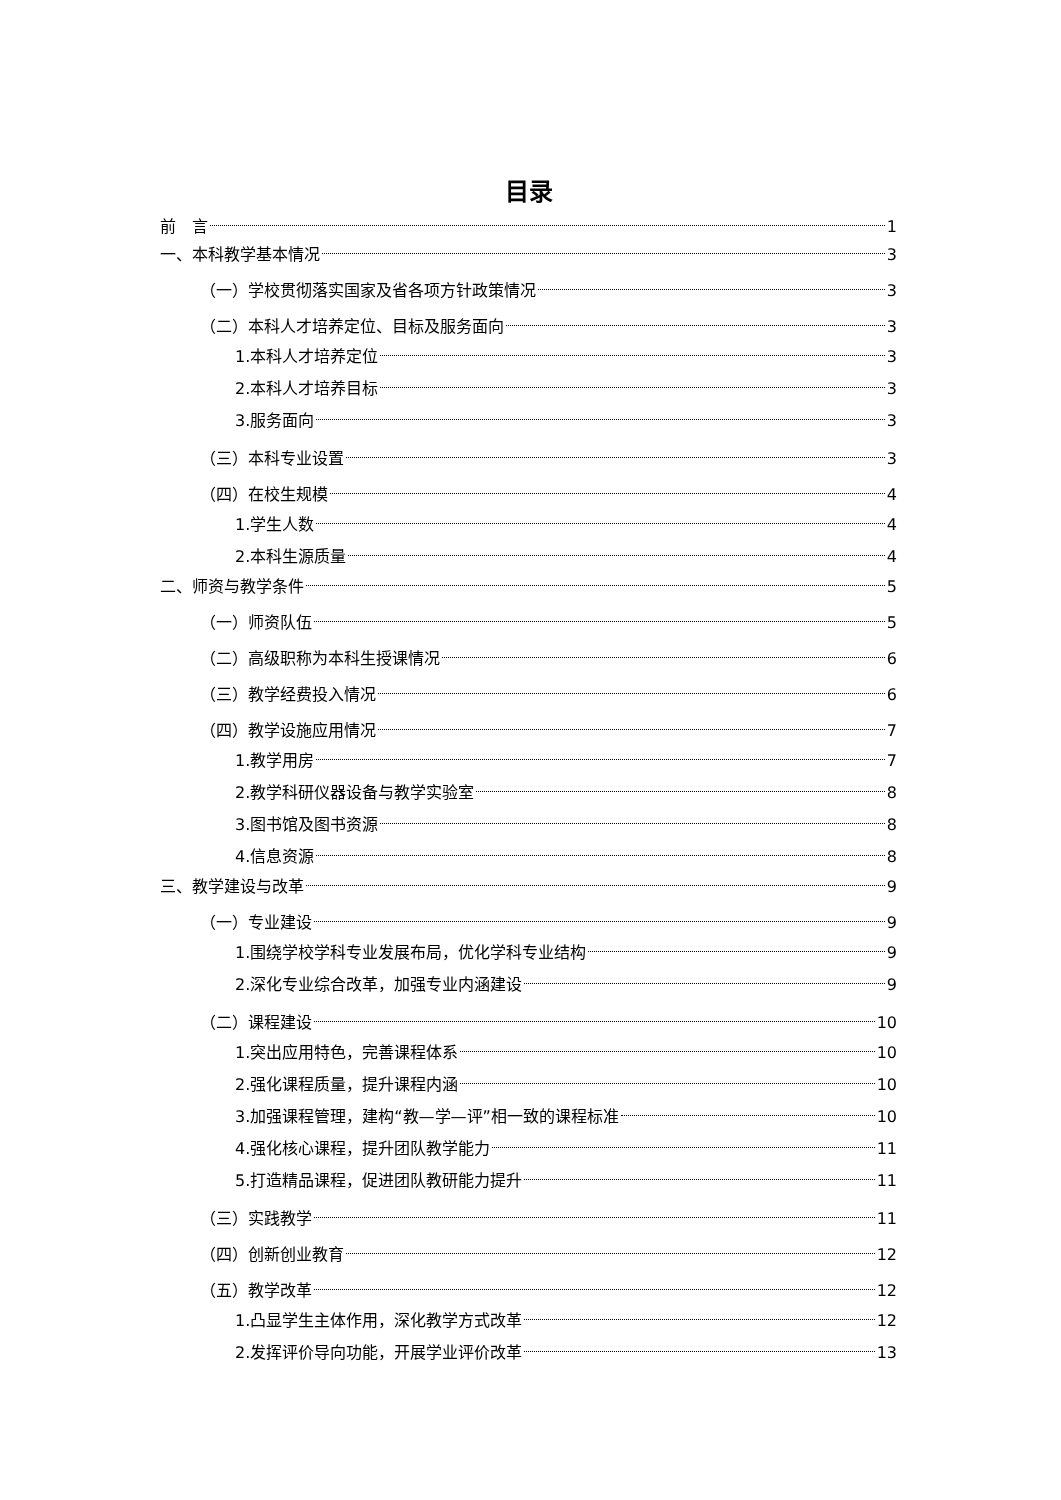目录
前　言 1
一、本科教学基本情况 3
（一）学校贯彻落实国家及省各项方针政策情况 3
（二）本科人才培养定位、目标及服务面向 3
1.本科人才培养定位 3
2.本科人才培养目标 3
3.服务面向 3
（三）本科专业设置 3
（四）在校生规模 4
1.学生人数 4
2.本科生源质量 4
二、师资与教学条件 5
（一）师资队伍 5
（二）高级职称为本科生授课情况 6
（三）教学经费投入情况 6
（四）教学设施应用情况 7
1.教学用房 7
2.教学科研仪器设备与教学实验室 8
3.图书馆及图书资源 8
4.信息资源 8
三、教学建设与改革 9
（一）专业建设 9
1.围绕学校学科专业发展布局，优化学科专业结构 9
2.深化专业综合改革，加强专业内涵建设 9
（二）课程建设 10
1.突出应用特色，完善课程体系 10
2.强化课程质量，提升课程内涵 10
3.加强课程管理，建构“教—学—评”相一致的课程标准 10
4.强化核心课程，提升团队教学能力 11
5.打造精品课程，促进团队教研能力提升 11
（三）实践教学 11
（四）创新创业教育 12
（五）教学改革 12
1.凸显学生主体作用，深化教学方式改革 12
2.发挥评价导向功能，开展学业评价改革 13